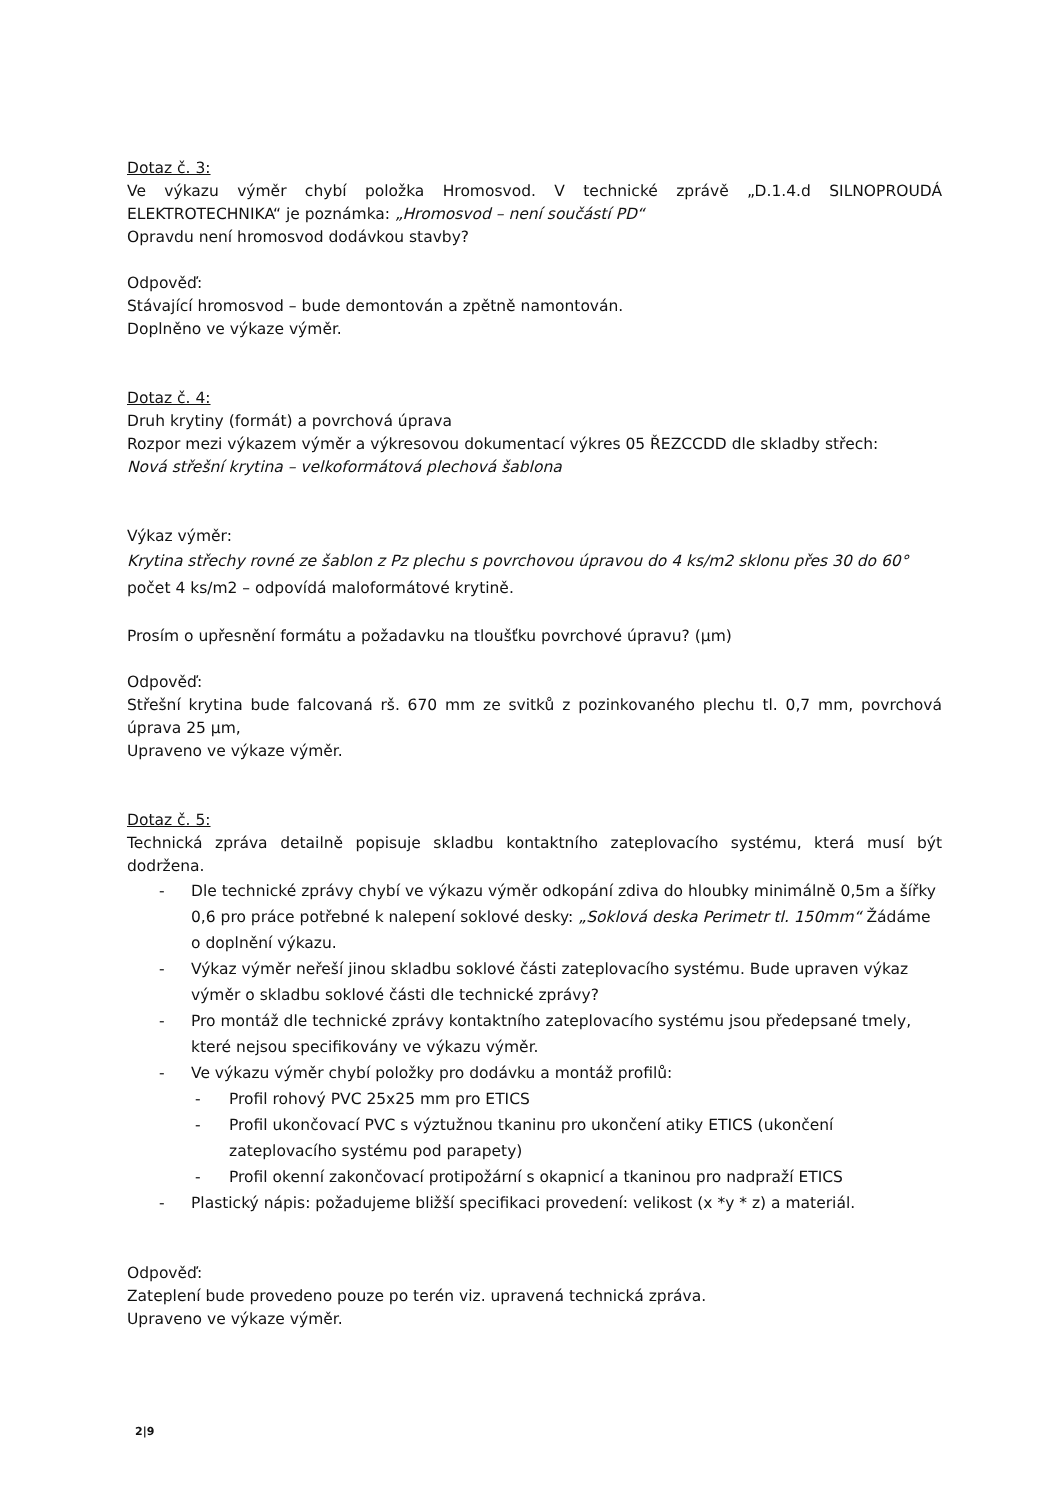Dotaz č. 3:
Ve výkazu výměr chybí položka Hromosvod. V technické zprávě „D.1.4.d SILNOPROUDÁ ELEKTROTECHNIKA“ je poznámka: „Hromosvod – není součástí PD“
Opravdu není hromosvod dodávkou stavby?
Odpověď:
Stávající hromosvod – bude demontován a zpětně namontován.
Doplněno ve výkaze výměr.
Dotaz č. 4:
Druh krytiny (formát) a povrchová úprava
Rozpor mezi výkazem výměr a výkresovou dokumentací výkres 05 ŘEZCCDD dle skladby střech:
Nová střešní krytina – velkoformátová plechová šablona
Výkaz výměr:
Krytina střechy rovné ze šablon z Pz plechu s povrchovou úpravou do 4 ks/m2 sklonu přes 30 do 60° počet 4 ks/m2 – odpovídá maloformátové krytině.
Prosím o upřesnění formátu a požadavku na tloušťku povrchové úpravu? (μm)
Odpověď:
Střešní krytina bude falcovaná rš. 670 mm ze svitků z pozinkovaného plechu tl. 0,7 mm, povrchová úprava 25 μm,
Upraveno ve výkaze výměr.
Dotaz č. 5:
Technická zpráva detailně popisuje skladbu kontaktního zateplovacího systému, která musí být dodržena.
- Dle technické zprávy chybí ve výkazu výměr odkopání zdiva do hloubky minimálně 0,5m a šířky 0,6 pro práce potřebné k nalepení soklové desky: „Soklová deska Perimetr tl. 150mm“ Žádáme o doplnění výkazu.
- Výkaz výměr neřeší jinou skladbu soklové části zateplovacího systému. Bude upraven výkaz výměr o skladbu soklové části dle technické zprávy?
- Pro montáž dle technické zprávy kontaktního zateplovacího systému jsou předepsané tmely, které nejsou specifikovány ve výkazu výměr.
- Ve výkazu výměr chybí položky pro dodávku a montáž profilů:
- Profil rohový PVC 25x25 mm pro ETICS
- Profil ukončovací PVC s výztužnou tkaninu pro ukončení atiky ETICS (ukončení zateplovacího systému pod parapety)
- Profil okenní zakončovací protipožární s okapnicí a tkaninou pro nadpraží ETICS
- Plastický nápis: požadujeme bližší specifikaci provedení: velikost (x *y * z) a materiál.
Odpověď:
Zateplení bude provedeno pouze po terén viz. upravená technická zpráva.
Upraveno ve výkaze výměr.
2|9